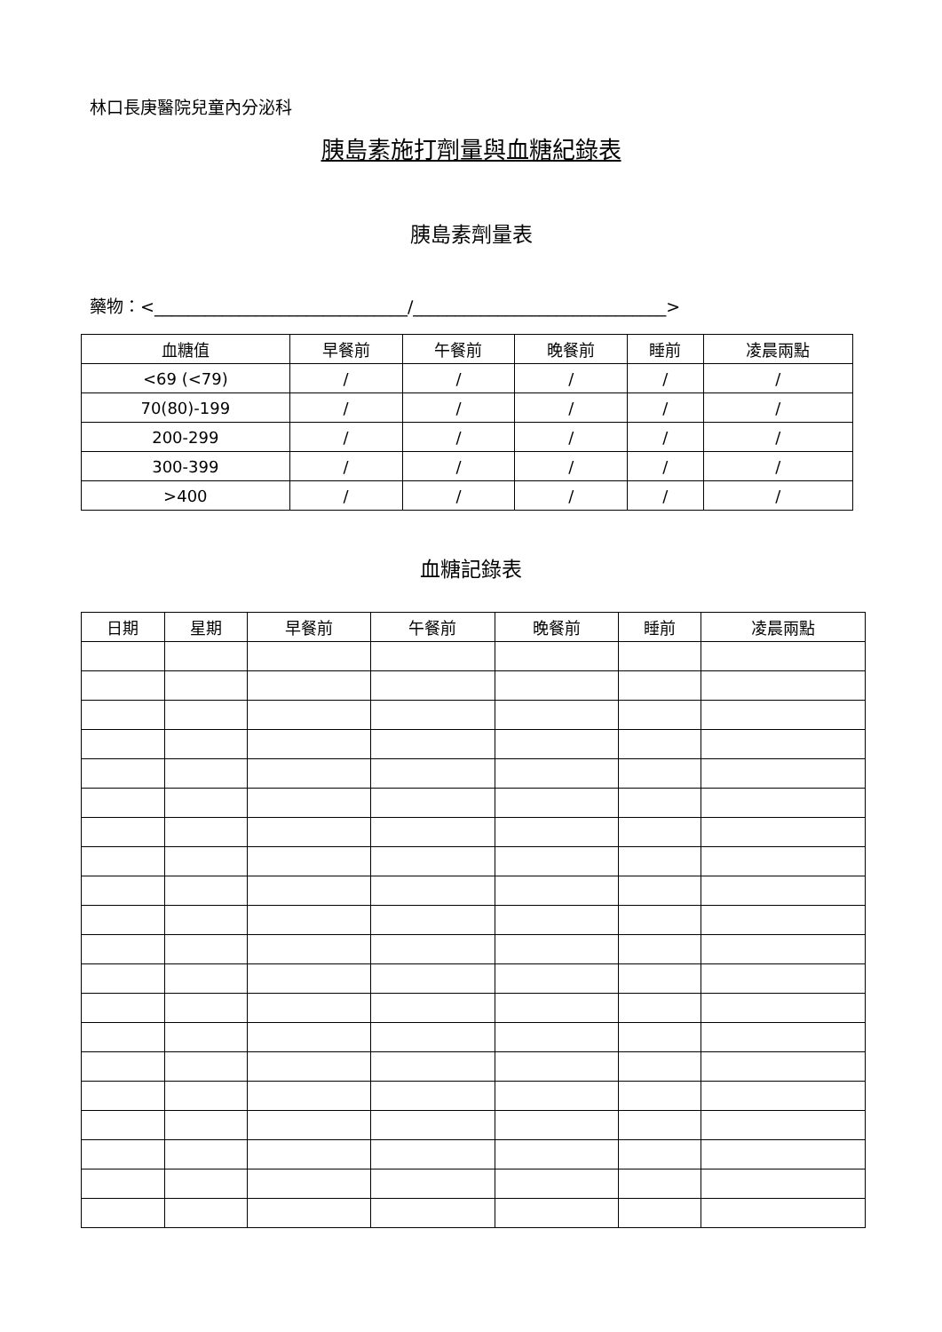林口長庚醫院兒童內分泌科
胰島素施打劑量與血糖紀錄表
胰島素劑量表
藥物：<______________________________/______________________________>
| 血糖值 | 早餐前 | 午餐前 | 晚餐前 | 睡前 | 凌晨兩點 |
| --- | --- | --- | --- | --- | --- |
| <69 (<79) | / | / | / | / | / |
| 70(80)-199 | / | / | / | / | / |
| 200-299 | / | / | / | / | / |
| 300-399 | / | / | / | / | / |
| >400 | / | / | / | / | / |
血糖記錄表
| 日期 | 星期 | 早餐前 | 午餐前 | 晚餐前 | 睡前 | 凌晨兩點 |
| --- | --- | --- | --- | --- | --- | --- |